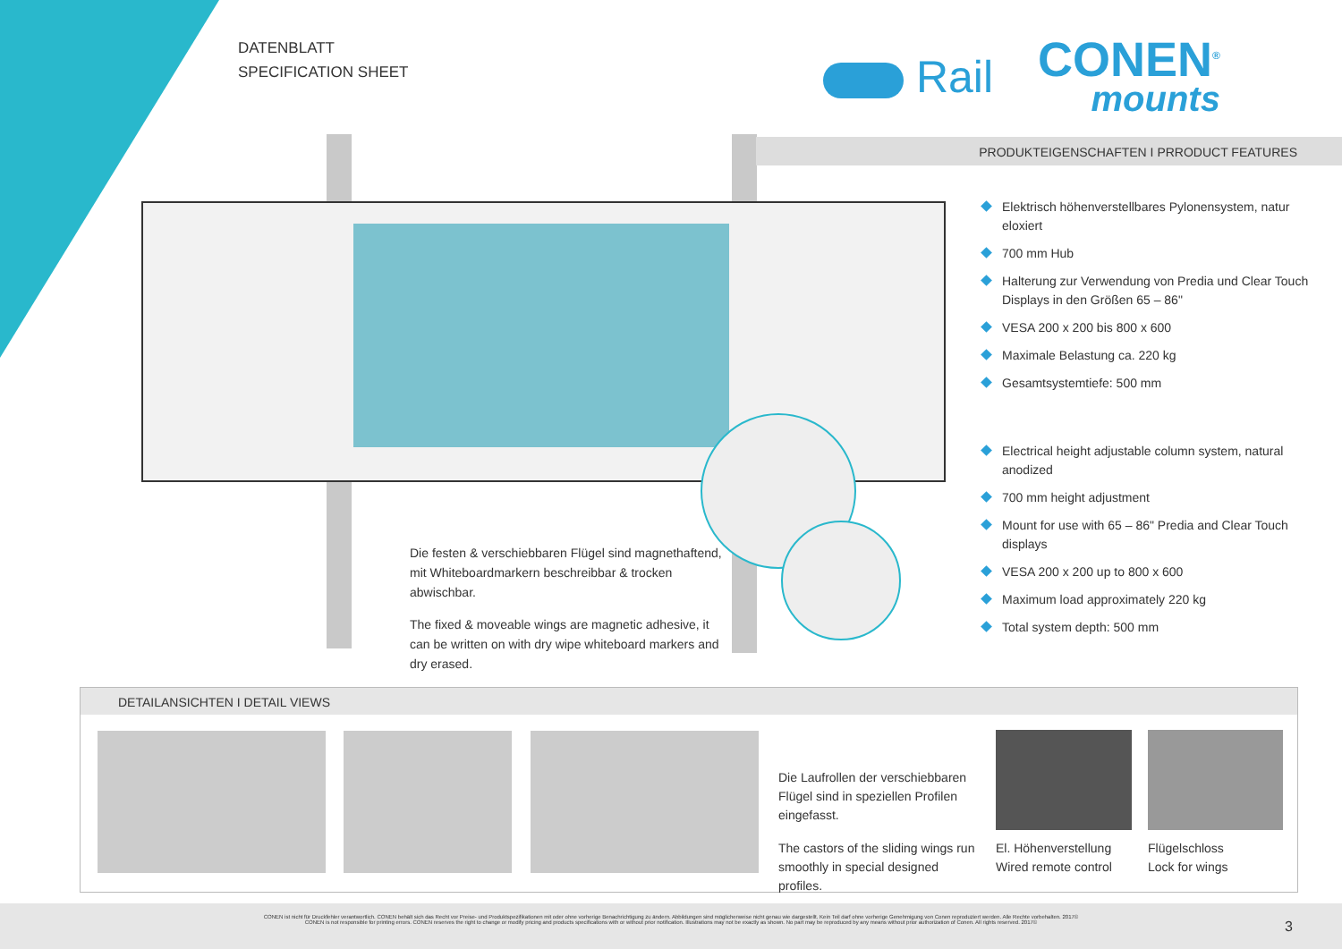DATENBLATT
SPECIFICATION SHEET
Rail
CONEN<sup>®</sup>
mounts
PRODUKTEIGENSCHAFTEN I PRRODUCT FEATURES
Elektrisch höhenverstellbares Pylonensystem, natur eloxiert
700 mm Hub
Halterung zur Verwendung von Predia und Clear Touch Displays in den Größen 65 – 86"
VESA 200 x 200 bis 800 x 600
Maximale Belastung ca. 220 kg
Gesamtsystemtiefe: 500 mm
Electrical height adjustable column system, natural anodized
700 mm height adjustment
Mount for use with 65 – 86" Predia and Clear Touch displays
VESA 200 x 200 up to 800 x 600
Maximum load approximately 220 kg
Total system depth: 500 mm
Die festen & verschiebbaren Flügel sind magnethaftend, mit Whiteboardmarkern beschreibbar & trocken abwischbar.
The fixed & moveable wings are magnetic adhesive, it can be written on with dry wipe whiteboard markers and dry erased.
DETAILANSICHTEN I DETAIL VIEWS
Die Laufrollen der verschiebbaren Flügel sind in speziellen Profilen eingefasst.
The castors of the sliding wings run smoothly in special designed profiles.
El. Höhenverstellung
Wired remote control
Flügelschloss
Lock for wings
CONEN ist nicht für Druckfehler verantwortlich. CONEN behält sich das Recht vor Preise- und Produktspezifikationen mit oder ohne vorherige Benachrichtigung zu ändern. Abbildungen sind möglicherweise nicht genau wie dargestellt. Kein Teil darf ohne vorherige Genehmigung von Conen reproduziert werden. Alle Rechte vorbehalten. 2017©
CONEN is not responsible for printing errors. CONEN reserves the right to change or modify pricing and products specifications with or without prior notification. Illustrations may not be exactly as shown. No part may be reproduced by any means without prior authorization of Conen. All rights reserved. 2017©
3